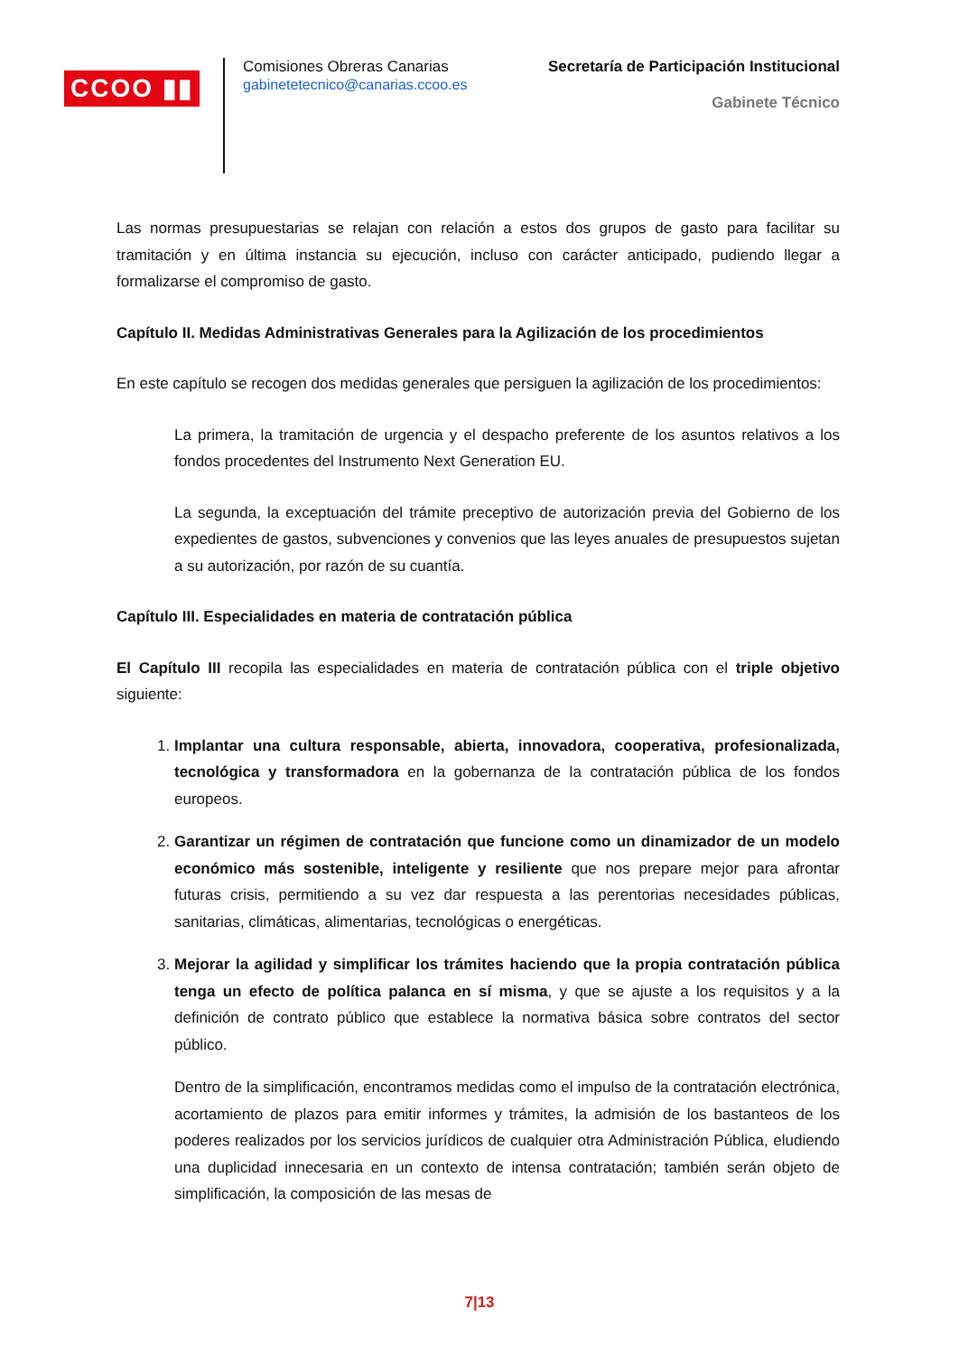CCOO ▮▮
Comisiones Obreras Canarias
gabinetetecnico@canarias.ccoo.es
Secretaría de Participación Institucional
Gabinete Técnico
Las normas presupuestarias se relajan con relación a estos dos grupos de gasto para facilitar su tramitación y en última instancia su ejecución, incluso con carácter anticipado, pudiendo llegar a formalizarse el compromiso de gasto.
Capítulo II. Medidas Administrativas Generales para la Agilización de los procedimientos
En este capítulo se recogen dos medidas generales que persiguen la agilización de los procedimientos:
La primera, la tramitación de urgencia y el despacho preferente de los asuntos relativos a los fondos procedentes del Instrumento Next Generation EU.
La segunda, la exceptuación del trámite preceptivo de autorización previa del Gobierno de los expedientes de gastos, subvenciones y convenios que las leyes anuales de presupuestos sujetan a su autorización, por razón de su cuantía.
Capítulo III. Especialidades en materia de contratación pública
El Capítulo III recopila las especialidades en materia de contratación pública con el triple objetivo siguiente:
1. Implantar una cultura responsable, abierta, innovadora, cooperativa, profesionalizada, tecnológica y transformadora en la gobernanza de la contratación pública de los fondos europeos.
2. Garantizar un régimen de contratación que funcione como un dinamizador de un modelo económico más sostenible, inteligente y resiliente que nos prepare mejor para afrontar futuras crisis, permitiendo a su vez dar respuesta a las perentorias necesidades públicas, sanitarias, climáticas, alimentarias, tecnológicas o energéticas.
3. Mejorar la agilidad y simplificar los trámites haciendo que la propia contratación pública tenga un efecto de política palanca en sí misma, y que se ajuste a los requisitos y a la definición de contrato público que establece la normativa básica sobre contratos del sector público.
Dentro de la simplificación, encontramos medidas como el impulso de la contratación electrónica, acortamiento de plazos para emitir informes y trámites, la admisión de los bastanteos de los poderes realizados por los servicios jurídicos de cualquier otra Administración Pública, eludiendo una duplicidad innecesaria en un contexto de intensa contratación; también serán objeto de simplificación, la composición de las mesas de
7|13